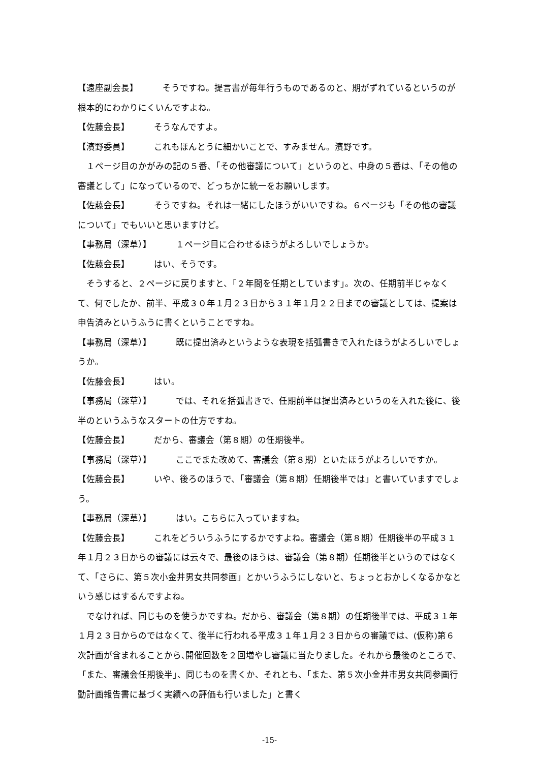【遠座副会長】 そうですね。提言書が毎年行うものであるのと、期がずれているというのが根本的にわかりにくいんですよね。
【佐藤会長】 そうなんですよ。
【濱野委員】 これもほんとうに細かいことで、すみません。濱野です。
１ページ目のかがみの記の５番、「その他審議について」というのと、中身の５番は、「その他の審議として」になっているので、どっちかに統一をお願いします。
【佐藤会長】 そうですね。それは一緒にしたほうがいいですね。６ページも「その他の審議について」でもいいと思いますけど。
【事務局（深草）】 １ページ目に合わせるほうがよろしいでしょうか。
【佐藤会長】 はい、そうです。
そうすると、２ページに戻りますと、「２年間を任期としています」。次の、任期前半じゃなくて、何でしたか、前半、平成３０年１月２３日から３１年１月２２日までの審議としては、提案は申告済みというふうに書くということですね。
【事務局（深草）】 既に提出済みというような表現を括弧書きで入れたほうがよろしいでしょうか。
【佐藤会長】 はい。
【事務局（深草）】 では、それを括弧書きで、任期前半は提出済みというのを入れた後に、後半のというふうなスタートの仕方ですね。
【佐藤会長】 だから、審議会（第８期）の任期後半。
【事務局（深草）】 ここでまた改めて、審議会（第８期）といたほうがよろしいですか。
【佐藤会長】 いや、後ろのほうで、「審議会（第８期）任期後半では」と書いていますでしょう。
【事務局（深草）】 はい。こちらに入っていますね。
【佐藤会長】 これをどういうふうにするかですよね。審議会（第８期）任期後半の平成３１年１月２３日からの審議には云々で、最後のほうは、審議会（第８期）任期後半というのではなくて、「さらに、第５次小金井男女共同参画」とかいうふうにしないと、ちょっとおかしくなるかなという感じはするんですよね。
でなければ、同じものを使うかですね。だから、審議会（第８期）の任期後半では、平成３１年１月２３日からのではなくて、後半に行われる平成３１年１月２３日からの審議では、(仮称)第６次計画が含まれることから､開催回数を２回増やし審議に当たりました。それから最後のところで、「また、審議会任期後半」、同じものを書くか、それとも、「また、第５次小金井市男女共同参画行動計画報告書に基づく実績への評価も行いました」と書く
-15-